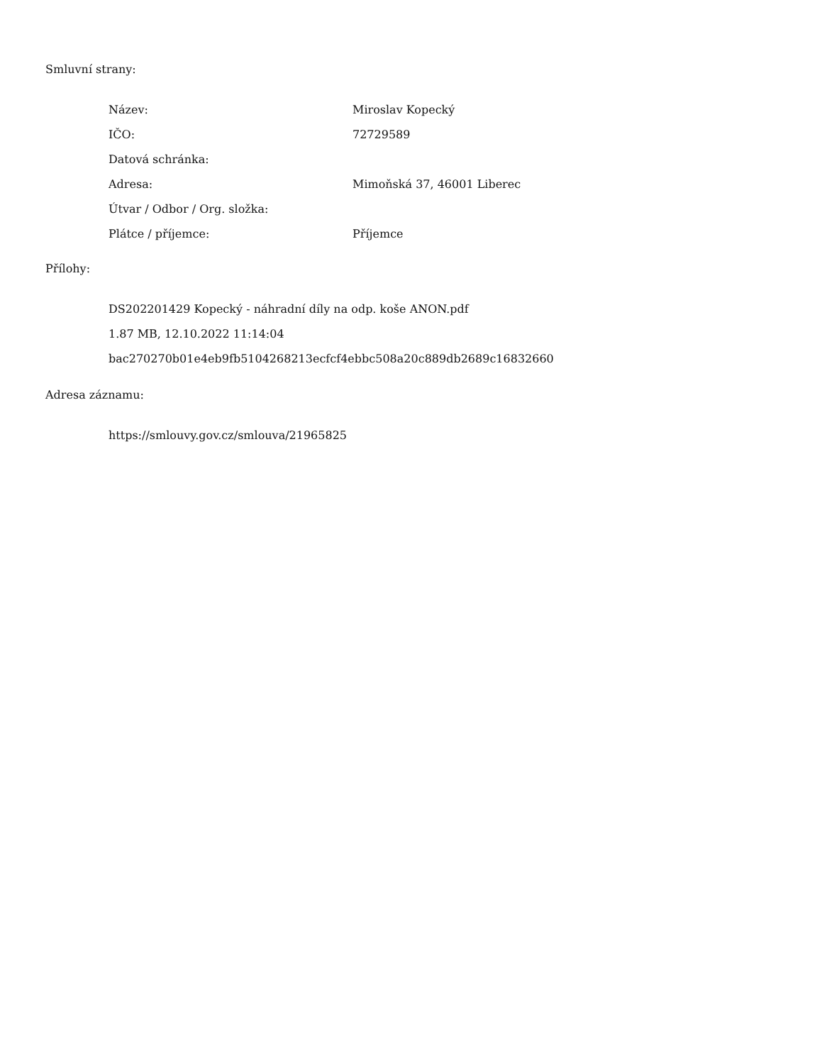Smluvní strany:
| Název: | Miroslav Kopecký |
| IČO: | 72729589 |
| Datová schránka: | |
| Adresa: | Mimoňská 37, 46001 Liberec |
| Útvar / Odbor / Org. složka: | |
| Plátce / příjemce: | Příjemce |
Přílohy:
DS202201429 Kopecký - náhradní díly na odp. koše ANON.pdf
1.87 MB, 12.10.2022 11:14:04
bac270270b01e4eb9fb5104268213ecfcf4ebbc508a20c889db2689c16832660
Adresa záznamu:
https://smlouvy.gov.cz/smlouva/21965825